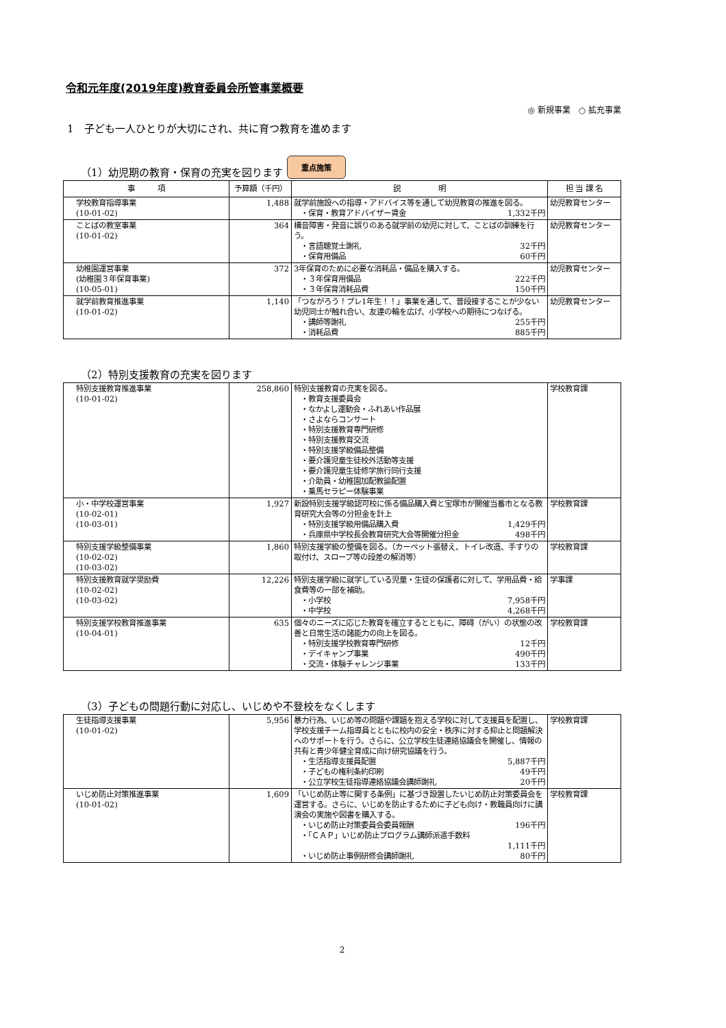令和元年度(2019年度)教育委員会所管事業概要
◎ 新規事業　○ 拡充事業
1　子ども一人ひとりが大切にされ、共に育つ教育を進めます
（1）幼児期の教育・保育の充実を図ります 重点施策
| 事 項 | 予算額（千円） | 説 明 | 担 当 課 名 |
| --- | --- | --- | --- |
| 学校教育指導事業 (10-01-02) | 1,488 | 就学前施設への指導・アドバイス等を通して幼児教育の推進を図る。 ・保育・教育アドバイザー賃金 1,332千円 | 幼児教育センター |
| ことばの教室事業 (10-01-02) | 364 | 構音障害・発音に誤りのある就学前の幼児に対して、ことばの訓練を行う。 ・言語聴覚士謝礼 32千円 ・保育用備品 60千円 | 幼児教育センター |
| 幼稚園運営事業 (幼稚園３年保育事業) (10-05-01) | 372 | 3年保育のために必要な消耗品・備品を購入する。 ・３年保育用備品 222千円 ・３年保育消耗品費 150千円 | 幼児教育センター |
| 就学前教育推進事業 (10-01-02) | 1,140 | 「つながろう！プレ1年生！！」事業を通して、普段接することが少ない幼児同士が触れ合い、友達の輪を広げ、小学校への期待につなげる。 ・講師等謝礼 255千円 ・消耗品費 885千円 | 幼児教育センター |
（2）特別支援教育の充実を図ります
| 特別支援教育推進事業 (10-01-02) | 258,860 | 特別支援教育の充実を図る。 ・教育支援委員会 ・なかよし運動会・ふれあい作品展 ・さよならコンサート ・特別支援教育専門研修 ・特別支援教育交流 ・特別支援学級備品整備 ・要介護児童生徒校外活動等支援 ・要介護児童生徒修学旅行同行支援 ・介助員・幼稚園加配教諭配置 ・乗馬セラピー体験事業 | 学校教育課 |
| 小・中学校運営事業 (10-02-01) (10-03-01) | 1,927 | 新設特別支援学級認可校に係る備品購入費と宝塚市が開催当番市となる教育研究大会等の分担金を計上 ・特別支援学級用備品購入費 1,429千円 ・兵庫県中学校長会教育研究大会等開催分担金 498千円 | 学校教育課 |
| 特別支援学級整備事業 (10-02-02) (10-03-02) | 1,860 | 特別支援学級の整備を図る。（カーペット張替え、トイレ改造、手すりの取付け、スロープ等の段差の解消等） | 学校教育課 |
| 特別支援教育就学奨励費 (10-02-02) (10-03-02) | 12,226 | 特別支援学級に就学している児童・生徒の保護者に対して、学用品費・給食費等の一部を補助。 ・小学校 7,958千円 ・中学校 4,268千円 | 学事課 |
| 特別支援学校教育推進事業 (10-04-01) | 635 | 個々のニーズに応じた教育を確立するとともに、障碍（がい）の状態の改善と日常生活の諸能力の向上を図る。 ・特別支援学校教育専門研修 12千円 ・デイキャンプ事業 490千円 ・交流・体験チャレンジ事業 133千円 | 学校教育課 |
（3）子どもの問題行動に対応し、いじめや不登校をなくします
| 生徒指導支援事業 (10-01-02) | 5,956 | 暴力行為、いじめ等の問題や課題を抱える学校に対して支援員を配置し、学校支援チーム指導員とともに校内の安全・秩序に対する抑止と問題解決へのサポートを行う。さらに、公立学校生徒連絡協議会を開催し、情報の共有と青少年健全育成に向け研究協議を行う。 ・生活指導支援員配置 5,887千円 ・子どもの権利条約印刷 49千円 ・公立学校生徒指導連絡協議会講師謝礼 20千円 | 学校教育課 |
| いじめ防止対策推進事業 (10-01-02) | 1,609 | 「いじめ防止等に関する条例」に基づき設置したいじめ防止対策委員会を運営する。さらに、いじめを防止するために子ども向け・教職員向けに講演会の実施や図書を購入する。 ・いじめ防止対策委員会委員報酬 196千円 ・「ＣＡＰ」いじめ防止プログラム講師派遣手数料 1,111千円 ・いじめ防止事例研修会講師謝礼 80千円 | 学校教育課 |
2